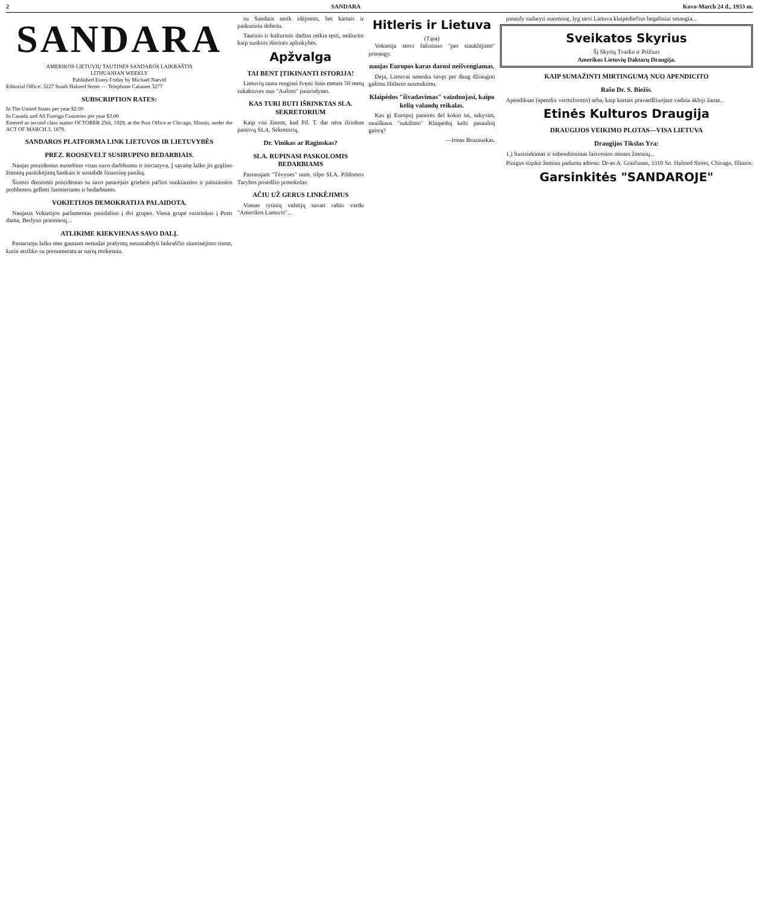2 SANDARA Kovo-March 24 d., 1933 m.
SANDARA
AMERIKOS LIETUVIŲ TAUTINĖS SANDAROS LAIKRAŠTIS
LITHUANIAN WEEKLY
Published Every Friday by Michael Narvid
Editorial Office: 3227 South Halsted Street — Telephone Calumet 3277
SUBSCRIPTION RATES:
In The United States per year $2.00
In Canada and All Foreign Countries per year $3.00
Entered as second class matter OCTOBER 25th, 1928, at the Post Office at Chicago, Illinois, under the ACT OF MARCH 3, 1879.
SANDAROS PLATFORMA LINK LIETUVOS IR LIETUVYBĖS
PREZ. ROOSEVELT SUSIRUPINO BEDARBIAIS.
Naujas prezidentas nustebino visus savo darbštumu ir iniciatyva. Į sąvaitę laiko jis grąžino žmonių pasitikėjimą bankais ir sustabdė finansinę paniką.
Šiomis dienomis prezidentas su savo patarėjais griebėsi pačios sunkiausios ir painiausios problemos gelbėti farmieriams ir bedarbiams.
VOKIETIJOS DEMOKRATIJA PALAIDOTA.
Naujasis Vokietijos parlamentas pasidalino į dvi grupes. Viena grupė susirinkus į Potts dama, Berlyno priemiestį...
ATLIKIME KIEKVIENAS SAVO DALĮ.
Pastaruoju laiku mes gaunam nemažai prašymų nesustabdyti laikraščio siuntinėjimo tiems, kurie atsiliko su prenumerata ar narių mokesniu.
su Sandara netik idėjomis, bet kartais ir paskutiniu doleriu.
Tautinis ir kulturinis darbas reikia tęsti, nežiurint kaip sunkios išorinės aplinkybės.
Apžvalga
TAI BENT ĮTIKINANTI ISTORIJA!
Lietuvių tauta rengiasi švęsti šiais metais 50 metų sukaktuves nuo "Aušros" pasirodymo.
KAS TURI BUTI IŠRINKTAS SLA. SEKRETORIUM
Kaip visi žinom, kad Pil. T. dar nėra išrinkus pastovų SLA. Sekretorių.
Dr. Vinikas ar Raginskas?
SLA. RUPINASI PASKOLOMIS BEDARBIAMS
Pastarajam "Tėvynės" num. tilpo SLA. Pildomos Tarybos posėdžio protokolas.
AČIU UŽ GERUS LINKĖJIMUS
Vienas rytinių valstijų savait raštis vardu "Amerikos Lietuvis"...
Hitleris ir Lietuva
(Tąsa)
Vokietija stovi fašistinio "per siauklėjimo" prieangy.
naujas Europos karas darosi neišvengiamas.
Deja, Lietuvai netenka savęs per daug džiaugnti galimu Hitlerio susmukimu.
Klaipėdos "išvadavimas" vaizduojasi, kaipo kelių valandų reikalas.
Kas gi Europoj panorės del kokio tai, sakysim, neaiškaus "sukilimo" Klaipėdoj kelti pasaulinį gaisrą?
—Jonas Brazauskas.
pasauly sudaryti nuomonę, lyg tarsi Lietuva klaipėdiečius begaliniai smaugia...
Sveikatos Skyrius
Šį Skyrių Tvarko ir Prižiuri
Amerikos Lietuvių Daktarų Draugija.
KAIP SUMAŽINTI MIRTINGUMĄ NUO APENDICITO
Rašo Dr. S. Biežis.
Apendiksas (apendix vermiformis) arba, kaip kartais pravardžiuojant vadina akloji žarna...
Etinės Kulturos Draugija
DRAUGIJOS VEIKIMO PLOTAS—VISA LIETUVA
Draugijos Tikslas Yra:
1.) Susisiekimas ir subendrinimas laisvosios mintes žmonių...
Pinigus siųskit žemiau paduotu adresu: Dr-as A. Graičunas, 3310 So. Halsted Street, Chicago, Illinois.
Garsinkitės "SANDAROJE"